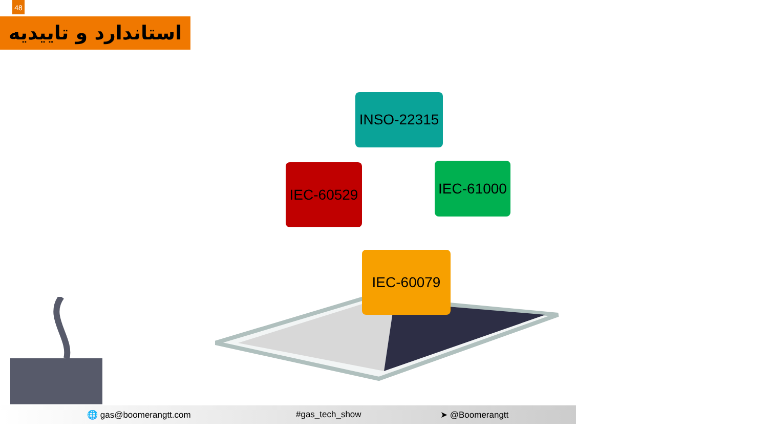48
استاندارد و تاییدیه
INSO-22315
IEC-60529
IEC-61000
IEC-60079
🌐 gas@boomerangtt.com #gas_tech_show ➤ @Boomerangtt